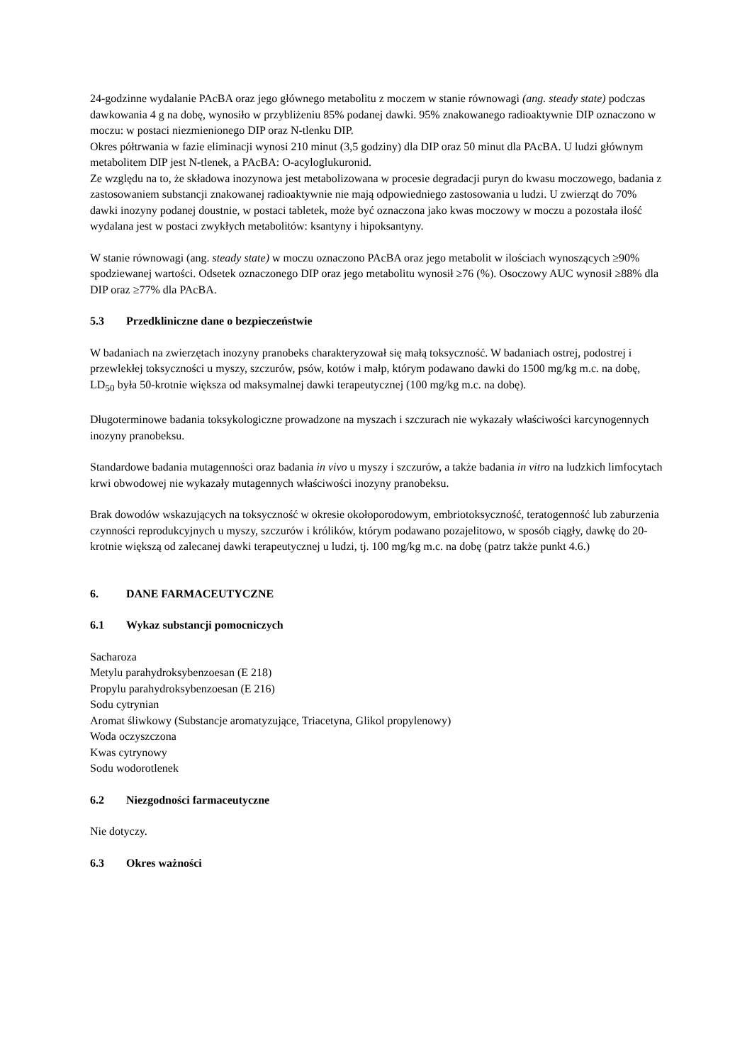24-godzinne wydalanie PAcBA oraz jego głównego metabolitu z moczem w stanie równowagi (ang. steady state) podczas dawkowania 4 g na dobę, wynosiło w przybliżeniu 85% podanej dawki. 95% znakowanego radioaktywnie DIP oznaczono w moczu: w postaci niezmienionego DIP oraz N-tlenku DIP.
Okres półtrwania w fazie eliminacji wynosi 210 minut (3,5 godziny) dla DIP oraz 50 minut dla PAcBA. U ludzi głównym metabolitem DIP jest N-tlenek, a PAcBA: O-acyloglukuronid.
Ze względu na to, że składowa inozynowa jest metabolizowana w procesie degradacji puryn do kwasu moczowego, badania z zastosowaniem substancji znakowanej radioaktywnie nie mają odpowiedniego zastosowania u ludzi. U zwierząt do 70% dawki inozyny podanej doustnie, w postaci tabletek, może być oznaczona jako kwas moczowy w moczu a pozostała ilość wydalana jest w postaci zwykłych metabolitów: ksantyny i hipoksantyny.
W stanie równowagi (ang. steady state) w moczu oznaczono PAcBA oraz jego metabolit w ilościach wynoszących ≥90% spodziewanej wartości. Odsetek oznaczonego DIP oraz jego metabolitu wynosił ≥76 (%). Osoczowy AUC wynosił ≥88% dla DIP oraz ≥77% dla PAcBA.
5.3 Przedkliniczne dane o bezpieczeństwie
W badaniach na zwierzętach inozyny pranobeks charakteryzował się małą toksyczność. W badaniach ostrej, podostrej i przewlekłej toksyczności u myszy, szczurów, psów, kotów i małp, którym podawano dawki do 1500 mg/kg m.c. na dobę, LD<sub>50</sub> była 50-krotnie większa od maksymalnej dawki terapeutycznej (100 mg/kg m.c. na dobę).
Długoterminowe badania toksykologiczne prowadzone na myszach i szczurach nie wykazały właściwości karcynogennych inozyny pranobeksu.
Standardowe badania mutagenności oraz badania in vivo u myszy i szczurów, a także badania in vitro na ludzkich limfocytach krwi obwodowej nie wykazały mutagennych właściwości inozyny pranobeksu.
Brak dowodów wskazujących na toksyczność w okresie okołoporodowym, embriotoksyczność, teratogenność lub zaburzenia czynności reprodukcyjnych u myszy, szczurów i królików, którym podawano pozajelitowo, w sposób ciągły, dawkę do 20-krotnie większą od zalecanej dawki terapeutycznej u ludzi, tj. 100 mg/kg m.c. na dobę (patrz także punkt 4.6.)
6. DANE FARMACEUTYCZNE
6.1 Wykaz substancji pomocniczych
Sacharoza
Metylu parahydroksybenzoesan (E 218)
Propylu parahydroksybenzoesan (E 216)
Sodu cytrynian
Aromat śliwkowy (Substancje aromatyzujące, Triacetyna, Glikol propylenowy)
Woda oczyszczona
Kwas cytrynowy
Sodu wodorotlenek
6.2 Niezgodności farmaceutyczne
Nie dotyczy.
6.3 Okres ważności